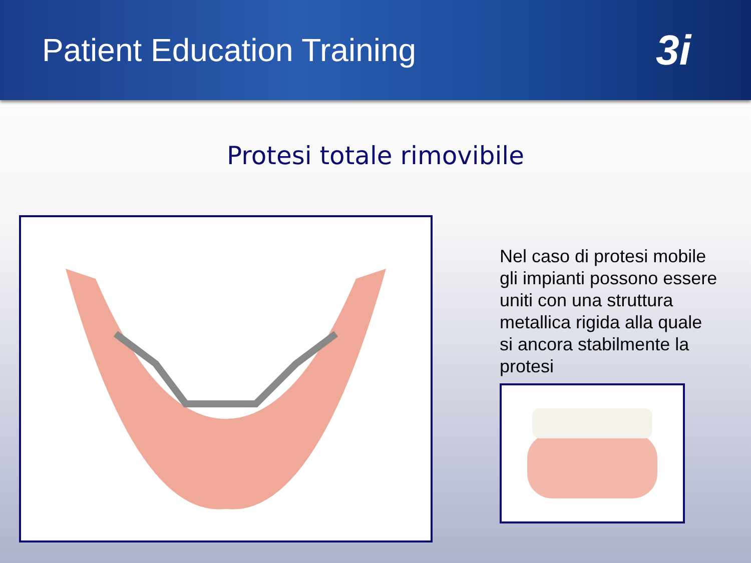Patient Education Training
3i
Protesi totale rimovibile
Nel caso di protesi mobile gli impianti possono essere uniti con una struttura metallica rigida alla quale si ancora stabilmente la protesi